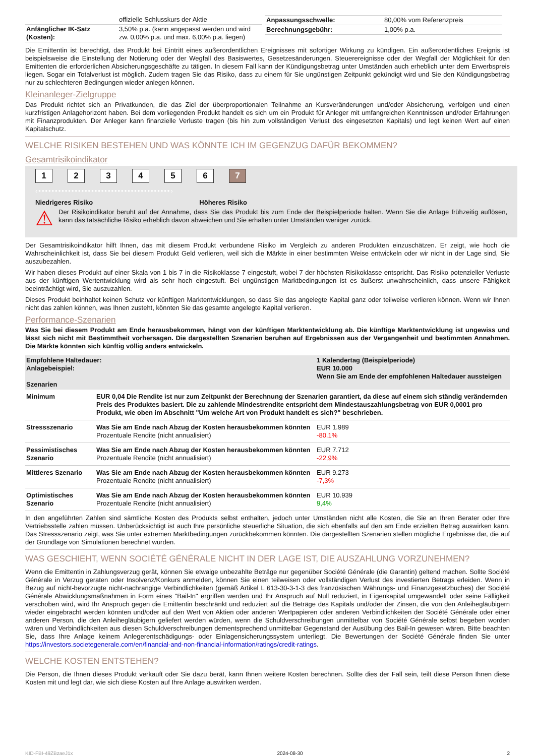| | offizielle Schlusskurs der Aktie |
| Anfänglicher IK-Satz (Kosten): | 3,50% p.a. (kann angepasst werden und wird zw. 0,00% p.a. und max. 6,00% p.a. liegen) |
| Anpassungsschwelle: | 80,00% vom Referenzpreis |
| Berechnungsgebühr: | 1,00% p.a. |
Die Emittentin ist berechtigt, das Produkt bei Eintritt eines außerordentlichen Ereignisses mit sofortiger Wirkung zu kündigen. Ein außerordentliches Ereignis ist beispielsweise die Einstellung der Notierung oder der Wegfall des Basiswertes, Gesetzesänderungen, Steuerereignisse oder der Wegfall der Möglichkeit für den Emittenten die erforderlichen Absicherungsgeschäfte zu tätigen. In diesem Fall kann der Kündigungsbetrag unter Umständen auch erheblich unter dem Erwerbspreis liegen. Sogar ein Totalverlust ist möglich. Zudem tragen Sie das Risiko, dass zu einem für Sie ungünstigen Zeitpunkt gekündigt wird und Sie den Kündigungsbetrag nur zu schlechteren Bedingungen wieder anlegen können.
Kleinanleger-Zielgruppe
Das Produkt richtet sich an Privatkunden, die das Ziel der überproportionalen Teilnahme an Kursveränderungen und/oder Absicherung, verfolgen und einen kurzfristigen Anlagehorizont haben. Bei dem vorliegenden Produkt handelt es sich um ein Produkt für Anleger mit umfangreichen Kenntnissen und/oder Erfahrungen mit Finanzprodukten. Der Anleger kann finanzielle Verluste tragen (bis hin zum vollständigen Verlust des eingesetzten Kapitals) und legt keinen Wert auf einen Kapitalschutz.
WELCHE RISIKEN BESTEHEN UND WAS KÖNNTE ICH IM GEGENZUG DAFÜR BEKOMMEN?
Gesamtrisikoindikator
1234567
‹••••••••••••••••••••••••••••••••••••••••›
Niedrigeres Risiko Höheres Risiko
⚠
Der Risikoindikator beruht auf der Annahme, dass Sie das Produkt bis zum Ende der Beispielperiode halten. Wenn Sie die Anlage frühzeitig auflösen, kann das tatsächliche Risiko erheblich davon abweichen und Sie erhalten unter Umständen weniger zurück.
Der Gesamtrisikoindikator hilft Ihnen, das mit diesem Produkt verbundene Risiko im Vergleich zu anderen Produkten einzuschätzen. Er zeigt, wie hoch die Wahrscheinlichkeit ist, dass Sie bei diesem Produkt Geld verlieren, weil sich die Märkte in einer bestimmten Weise entwickeln oder wir nicht in der Lage sind, Sie auszubezahlen.
Wir haben dieses Produkt auf einer Skala von 1 bis 7 in die Risikoklasse 7 eingestuft, wobei 7 der höchsten Risikoklasse entspricht. Das Risiko potenzieller Verluste aus der künftigen Wertentwicklung wird als sehr hoch eingestuft. Bei ungünstigen Marktbedingungen ist es äußerst unwahrscheinlich, dass unsere Fähigkeit beeinträchtigt wird, Sie auszuzahlen.
Dieses Produkt beinhaltet keinen Schutz vor künftigen Marktentwicklungen, so dass Sie das angelegte Kapital ganz oder teilweise verlieren können. Wenn wir Ihnen nicht das zahlen können, was Ihnen zusteht, könnten Sie das gesamte angelegte Kapital verlieren.
Performance-Szenarien
Was Sie bei diesem Produkt am Ende herausbekommen, hängt von der künftigen Marktentwicklung ab. Die künftige Marktentwicklung ist ungewiss und lässt sich nicht mit Bestimmtheit vorhersagen. Die dargestellten Szenarien beruhen auf Ergebnissen aus der Vergangenheit und bestimmten Annahmen. Die Märkte könnten sich künftig völlig anders entwickeln.
| Empfohlene Haltedauer: Anlagebeispiel: Szenarien | | 1 Kalendertag (Beispielperiode) EUR 10.000 Wenn Sie am Ende der empfohlenen Haltedauer aussteigen |
| Minimum | EUR 0,04 Die Rendite ist nur zum Zeitpunkt der Berechnung der Szenarien garantiert, da diese auf einem sich ständig verändernden Preis des Produktes basiert. Die zu zahlende Mindestrendite entspricht dem Mindestauszahlungsbetrag von EUR 0,0001 pro Produkt, wie oben im Abschnitt "Um welche Art von Produkt handelt es sich?" beschrieben. | |
| Stressszenario | Was Sie am Ende nach Abzug der Kosten herausbekommen könnten Prozentuale Rendite (nicht annualisiert) | EUR 1.989 -80,1% |
| Pessimistisches Szenario | Was Sie am Ende nach Abzug der Kosten herausbekommen könnten Prozentuale Rendite (nicht annualisiert) | EUR 7.712 -22,9% |
| Mittleres Szenario | Was Sie am Ende nach Abzug der Kosten herausbekommen könnten Prozentuale Rendite (nicht annualisiert) | EUR 9.273 -7,3% |
| Optimistisches Szenario | Was Sie am Ende nach Abzug der Kosten herausbekommen könnten Prozentuale Rendite (nicht annualisiert) | EUR 10.939 9,4% |
In den angeführten Zahlen sind sämtliche Kosten des Produkts selbst enthalten, jedoch unter Umständen nicht alle Kosten, die Sie an Ihren Berater oder Ihre Vertriebsstelle zahlen müssen. Unberücksichtigt ist auch Ihre persönliche steuerliche Situation, die sich ebenfalls auf den am Ende erzielten Betrag auswirken kann. Das Stressszenario zeigt, was Sie unter extremen Marktbedingungen zurückbekommen könnten. Die dargestellten Szenarien stellen mögliche Ergebnisse dar, die auf der Grundlage von Simulationen berechnet wurden.
WAS GESCHIEHT, WENN SOCIÉTÉ GÉNÉRALE NICHT IN DER LAGE IST, DIE AUSZAHLUNG VORZUNEHMEN?
Wenn die Emittentin in Zahlungsverzug gerät, können Sie etwaige unbezahlte Beträge nur gegenüber Société Générale (die Garantin) geltend machen. Sollte Société Générale in Verzug geraten oder Insolvenz/Konkurs anmelden, können Sie einen teilweisen oder vollständigen Verlust des investierten Betrags erleiden. Wenn in Bezug auf nicht-bevorzugte nicht-nachrangige Verbindlichkeiten (gemäß Artikel L 613-30-3-1-3 des französischen Währungs- und Finanzgesetzbuches) der Société Générale Abwicklungsmaßnahmen in Form eines "Bail-In" ergriffen werden und Ihr Anspruch auf Null reduziert, in Eigenkapital umgewandelt oder seine Fälligkeit verschoben wird, wird Ihr Anspruch gegen die Emittentin beschränkt und reduziert auf die Beträge des Kapitals und/oder der Zinsen, die von den Anleihegläubigern wieder eingebracht werden könnten und/oder auf den Wert von Aktien oder anderen Wertpapieren oder anderen Verbindlichkeiten der Société Générale oder einer anderen Person, die den Anleihegläubigern geliefert werden würden, wenn die Schuldverschreibungen unmittelbar von Société Générale selbst begeben worden wären und Verbindlichkeiten aus diesen Schuldverschreibungen dementsprechend unmittelbar Gegenstand der Ausübung des Bail-In gewesen wären. Bitte beachten Sie, dass Ihre Anlage keinem Anlegerentschädigungs- oder Einlagensicherungssystem unterliegt. Die Bewertungen der Société Générale finden Sie unter https://investors.societegenerale.com/en/financial-and-non-financial-information/ratings/credit-ratings.
WELCHE KOSTEN ENTSTEHEN?
Die Person, die Ihnen dieses Produkt verkauft oder Sie dazu berät, kann Ihnen weitere Kosten berechnen. Sollte dies der Fall sein, teilt diese Person Ihnen diese Kosten mit und legt dar, wie sich diese Kosten auf Ihre Anlage auswirken werden.
KID-FBI-49ZBzaeJ1x 2024-08-30 2